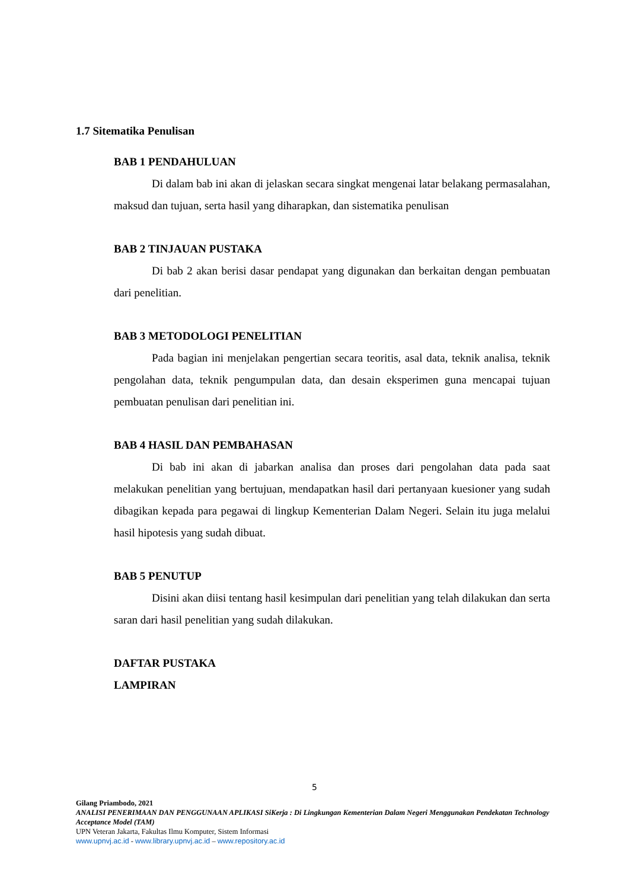1.7 Sitematika Penulisan
BAB 1 PENDAHULUAN
Di dalam bab ini akan di jelaskan secara singkat mengenai latar belakang permasalahan, maksud dan tujuan, serta hasil yang diharapkan, dan sistematika penulisan
BAB 2 TINJAUAN PUSTAKA
Di bab 2 akan berisi dasar pendapat yang digunakan dan berkaitan dengan pembuatan dari penelitian.
BAB 3 METODOLOGI PENELITIAN
Pada bagian ini menjelakan pengertian secara teoritis, asal data, teknik analisa, teknik pengolahan data, teknik pengumpulan data, dan desain eksperimen guna mencapai tujuan pembuatan penulisan dari penelitian ini.
BAB 4 HASIL DAN PEMBAHASAN
Di bab ini akan di jabarkan analisa dan proses dari pengolahan data pada saat melakukan penelitian yang bertujuan, mendapatkan hasil dari pertanyaan kuesioner yang sudah dibagikan kepada para pegawai di lingkup Kementerian Dalam Negeri. Selain itu juga melalui hasil hipotesis yang sudah dibuat.
BAB 5 PENUTUP
Disini akan diisi tentang hasil kesimpulan dari penelitian yang telah dilakukan dan serta saran dari hasil penelitian yang sudah dilakukan.
DAFTAR PUSTAKA
LAMPIRAN
5
Gilang Priambodo, 2021
ANALISI PENERIMAAN DAN PENGGUNAAN APLIKASI SiKerja : Di Lingkungan Kementerian Dalam Negeri Menggunakan Pendekatan Technology Acceptance Model (TAM)
UPN Veteran Jakarta, Fakultas Ilmu Komputer, Sistem Informasi
www.upnvj.ac.id - www.library.upnvj.ac.id – www.repository.ac.id